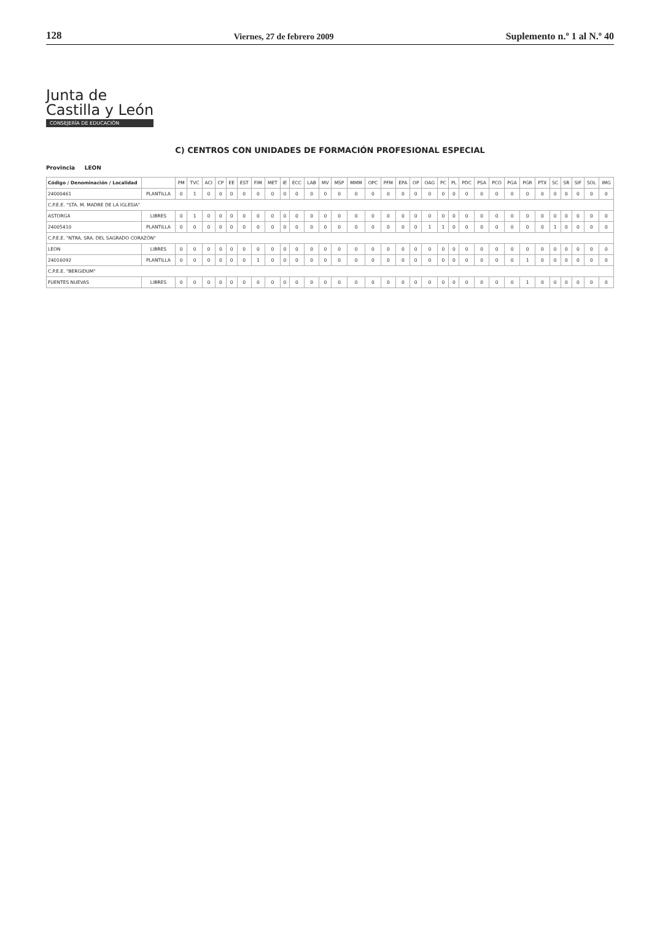128 Viernes, 27 de febrero 2009 Suplemento n.º 1 al N.º 40
Junta de
Castilla y León
CONSEJERÍA DE EDUCACIÓN
C) CENTROS CON UNIDADES DE FORMACIÓN PROFESIONAL ESPECIAL
Provincia LEON
| Código / Denominación / Localidad | | PM | TVC | ACI | CP | EE | EST | FIM | MET | IE | ECC | LAB | MV | MSP | MMM | OPC | PFM | EPA | OP | OAG | PC | PL | PDC | PSA | PCO | PGA | PGR | PTX | SC | SR | SIF | SOL | IMG |
| --- | --- | --- | --- | --- | --- | --- | --- | --- | --- | --- | --- | --- | --- | --- | --- | --- | --- | --- | --- | --- | --- | --- | --- | --- | --- | --- | --- | --- | --- | --- | --- | --- | --- |
| 24000461 | PLANTILLA | 0 | 1 | 0 | 0 | 0 | 0 | 0 | 0 | 0 | 0 | 0 | 0 | 0 | 0 | 0 | 0 | 0 | 0 | 0 | 0 | 0 | 0 | 0 | 0 | 0 | 0 | 0 | 0 | 0 | 0 | 0 | 0 |
| C.P.E.E. "STA. M. MADRE DE LA IGLESIA" | | | | | | | | | | | | | | | | | | | | | | | | | | | | | | | | | |
| ASTORGA | LIBRES | 0 | 1 | 0 | 0 | 0 | 0 | 0 | 0 | 0 | 0 | 0 | 0 | 0 | 0 | 0 | 0 | 0 | 0 | 0 | 0 | 0 | 0 | 0 | 0 | 0 | 0 | 0 | 0 | 0 | 0 | 0 | 0 |
| 24005410 | PLANTILLA | 0 | 0 | 0 | 0 | 0 | 0 | 0 | 0 | 0 | 0 | 0 | 0 | 0 | 0 | 0 | 0 | 0 | 0 | 1 | 1 | 0 | 0 | 0 | 0 | 0 | 0 | 0 | 1 | 0 | 0 | 0 | 0 |
| C.P.E.E. "NTRA. SRA. DEL SAGRADO CORAZÓN" | | | | | | | | | | | | | | | | | | | | | | | | | | | | | | | | | |
| LEON | LIBRES | 0 | 0 | 0 | 0 | 0 | 0 | 0 | 0 | 0 | 0 | 0 | 0 | 0 | 0 | 0 | 0 | 0 | 0 | 0 | 0 | 0 | 0 | 0 | 0 | 0 | 0 | 0 | 0 | 0 | 0 | 0 | 0 |
| 24016092 | PLANTILLA | 0 | 0 | 0 | 0 | 0 | 0 | 1 | 0 | 0 | 0 | 0 | 0 | 0 | 0 | 0 | 0 | 0 | 0 | 0 | 0 | 0 | 0 | 0 | 0 | 0 | 1 | 0 | 0 | 0 | 0 | 0 | 0 |
| C.P.E.E. "BERGIDUM" | | | | | | | | | | | | | | | | | | | | | | | | | | | | | | | | | |
| FUENTES NUEVAS | LIBRES | 0 | 0 | 0 | 0 | 0 | 0 | 0 | 0 | 0 | 0 | 0 | 0 | 0 | 0 | 0 | 0 | 0 | 0 | 0 | 0 | 0 | 0 | 0 | 0 | 0 | 1 | 0 | 0 | 0 | 0 | 0 | 0 |